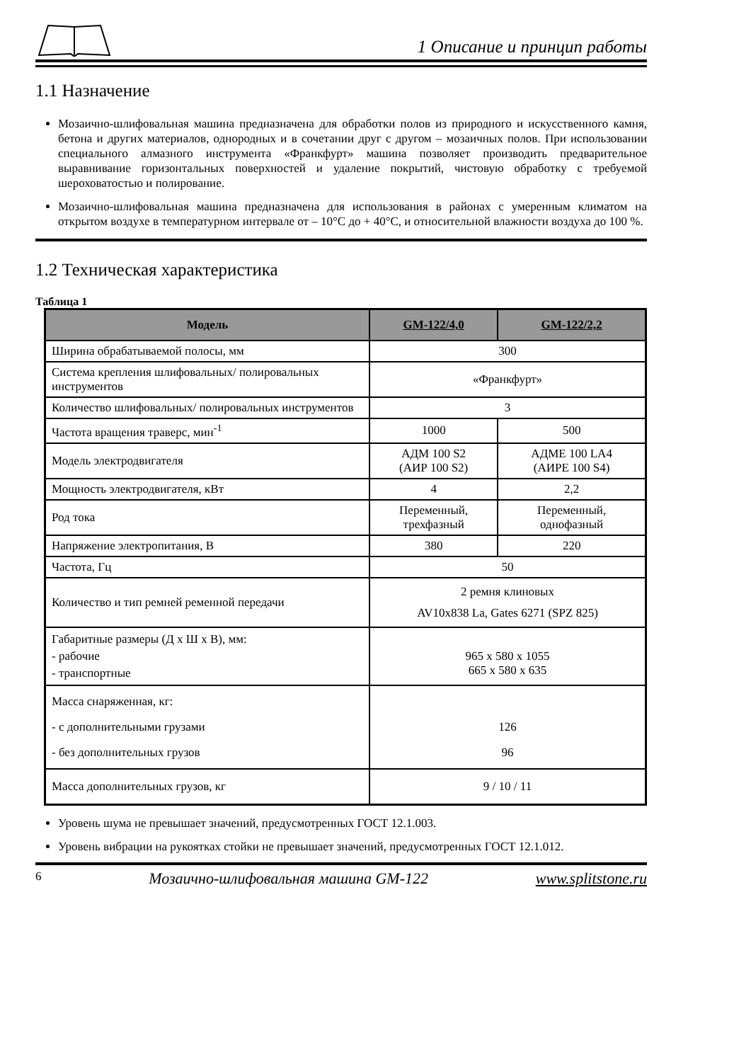1 Описание и принцип работы
1.1 Назначение
Мозаично-шлифовальная машина предназначена для обработки полов из природного и искусственного камня, бетона и других материалов, однородных и в сочетании друг с другом – мозаичных полов. При использовании специального алмазного инструмента «Франкфурт» машина позволяет производить предварительное выравнивание горизонтальных поверхностей и удаление покрытий, чистовую обработку с требуемой шероховатостью и полирование.
Мозаично-шлифовальная машина предназначена для использования в районах с умеренным климатом на открытом воздухе в температурном интервале от – 10°С до + 40°С, и относительной влажности воздуха до 100 %.
1.2 Техническая характеристика
Таблица 1
| Модель | GM-122/4,0 | GM-122/2,2 |
| --- | --- | --- |
| Ширина обрабатываемой полосы, мм | 300 | |
| Система крепления шлифовальных/ полировальных инструментов | «Франкфурт» | |
| Количество шлифовальных/ полировальных инструментов | 3 | |
| Частота вращения траверс, мин<sup>-1</sup> | 1000 | 500 |
| Модель электродвигателя | АДМ 100 S2 (АИР 100 S2) | АДМЕ 100 LA4 (АИРЕ 100 S4) |
| Мощность электродвигателя, кВт | 4 | 2,2 |
| Род тока | Переменный, трехфазный | Переменный, однофазный |
| Напряжение электропитания, В | 380 | 220 |
| Частота, Гц | 50 | |
| Количество и тип ремней ременной передачи | 2 ремня клиновых AV10x838 La, Gates 6271 (SPZ 825) | |
| Габаритные размеры (Д х Ш х В), мм: - рабочие - транспортные | 965 х 580 х 1055 665 х 580 х 635 | |
| Масса снаряженная, кг: - с дополнительными грузами - без дополнительных грузов | 126 96 | |
| Масса дополнительных грузов, кг | 9 / 10 / 11 | |
Уровень шума не превышает значений, предусмотренных ГОСТ 12.1.003.
Уровень вибрации на рукоятках стойки не превышает значений, предусмотренных ГОСТ 12.1.012.
6 Мозаично-шлифовальная машина GM-122 www.splitstone.ru